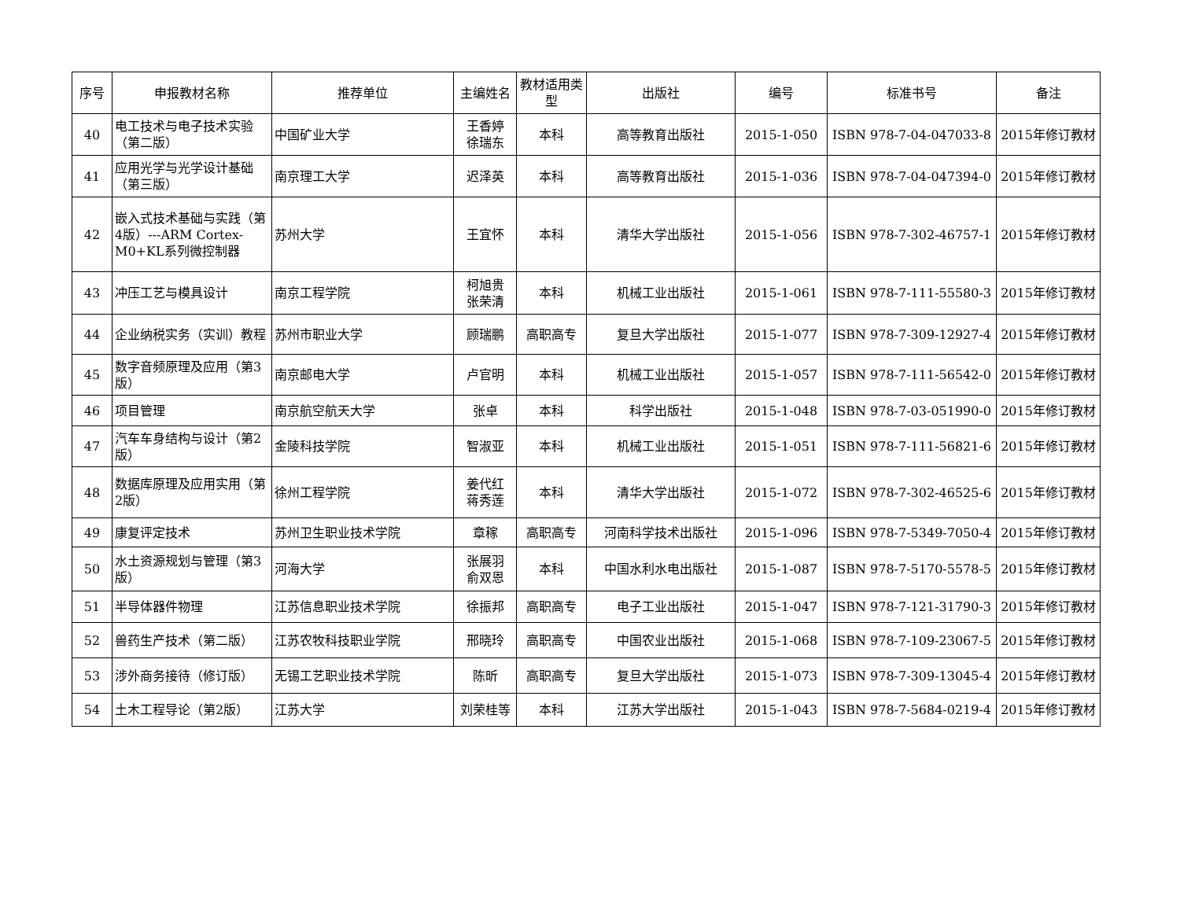| 序号 | 申报教材名称 | 推荐单位 | 主编姓名 | 教材适用类型 | 出版社 | 编号 | 标准书号 | 备注 |
| --- | --- | --- | --- | --- | --- | --- | --- | --- |
| 40 | 电工技术与电子技术实验（第二版） | 中国矿业大学 | 王香婷 徐瑞东 | 本科 | 高等教育出版社 | 2015-1-050 | ISBN 978-7-04-047033-8 | 2015年修订教材 |
| 41 | 应用光学与光学设计基础（第三版） | 南京理工大学 | 迟泽英 | 本科 | 高等教育出版社 | 2015-1-036 | ISBN 978-7-04-047394-0 | 2015年修订教材 |
| 42 | 嵌入式技术基础与实践（第4版）---ARM Cortex-M0+KL系列微控制器 | 苏州大学 | 王宜怀 | 本科 | 清华大学出版社 | 2015-1-056 | ISBN 978-7-302-46757-1 | 2015年修订教材 |
| 43 | 冲压工艺与模具设计 | 南京工程学院 | 柯旭贵 张荣清 | 本科 | 机械工业出版社 | 2015-1-061 | ISBN 978-7-111-55580-3 | 2015年修订教材 |
| 44 | 企业纳税实务（实训）教程 | 苏州市职业大学 | 顾瑞鹏 | 高职高专 | 复旦大学出版社 | 2015-1-077 | ISBN 978-7-309-12927-4 | 2015年修订教材 |
| 45 | 数字音频原理及应用（第3版） | 南京邮电大学 | 卢官明 | 本科 | 机械工业出版社 | 2015-1-057 | ISBN 978-7-111-56542-0 | 2015年修订教材 |
| 46 | 项目管理 | 南京航空航天大学 | 张卓 | 本科 | 科学出版社 | 2015-1-048 | ISBN 978-7-03-051990-0 | 2015年修订教材 |
| 47 | 汽车车身结构与设计（第2版） | 金陵科技学院 | 智淑亚 | 本科 | 机械工业出版社 | 2015-1-051 | ISBN 978-7-111-56821-6 | 2015年修订教材 |
| 48 | 数据库原理及应用实用（第2版） | 徐州工程学院 | 姜代红 蒋秀莲 | 本科 | 清华大学出版社 | 2015-1-072 | ISBN 978-7-302-46525-6 | 2015年修订教材 |
| 49 | 康复评定技术 | 苏州卫生职业技术学院 | 章稼 | 高职高专 | 河南科学技术出版社 | 2015-1-096 | ISBN 978-7-5349-7050-4 | 2015年修订教材 |
| 50 | 水土资源规划与管理（第3版） | 河海大学 | 张展羽 俞双恩 | 本科 | 中国水利水电出版社 | 2015-1-087 | ISBN 978-7-5170-5578-5 | 2015年修订教材 |
| 51 | 半导体器件物理 | 江苏信息职业技术学院 | 徐振邦 | 高职高专 | 电子工业出版社 | 2015-1-047 | ISBN 978-7-121-31790-3 | 2015年修订教材 |
| 52 | 兽药生产技术（第二版） | 江苏农牧科技职业学院 | 邢晓玲 | 高职高专 | 中国农业出版社 | 2015-1-068 | ISBN 978-7-109-23067-5 | 2015年修订教材 |
| 53 | 涉外商务接待（修订版） | 无锡工艺职业技术学院 | 陈昕 | 高职高专 | 复旦大学出版社 | 2015-1-073 | ISBN 978-7-309-13045-4 | 2015年修订教材 |
| 54 | 土木工程导论（第2版） | 江苏大学 | 刘荣桂等 | 本科 | 江苏大学出版社 | 2015-1-043 | ISBN 978-7-5684-0219-4 | 2015年修订教材 |